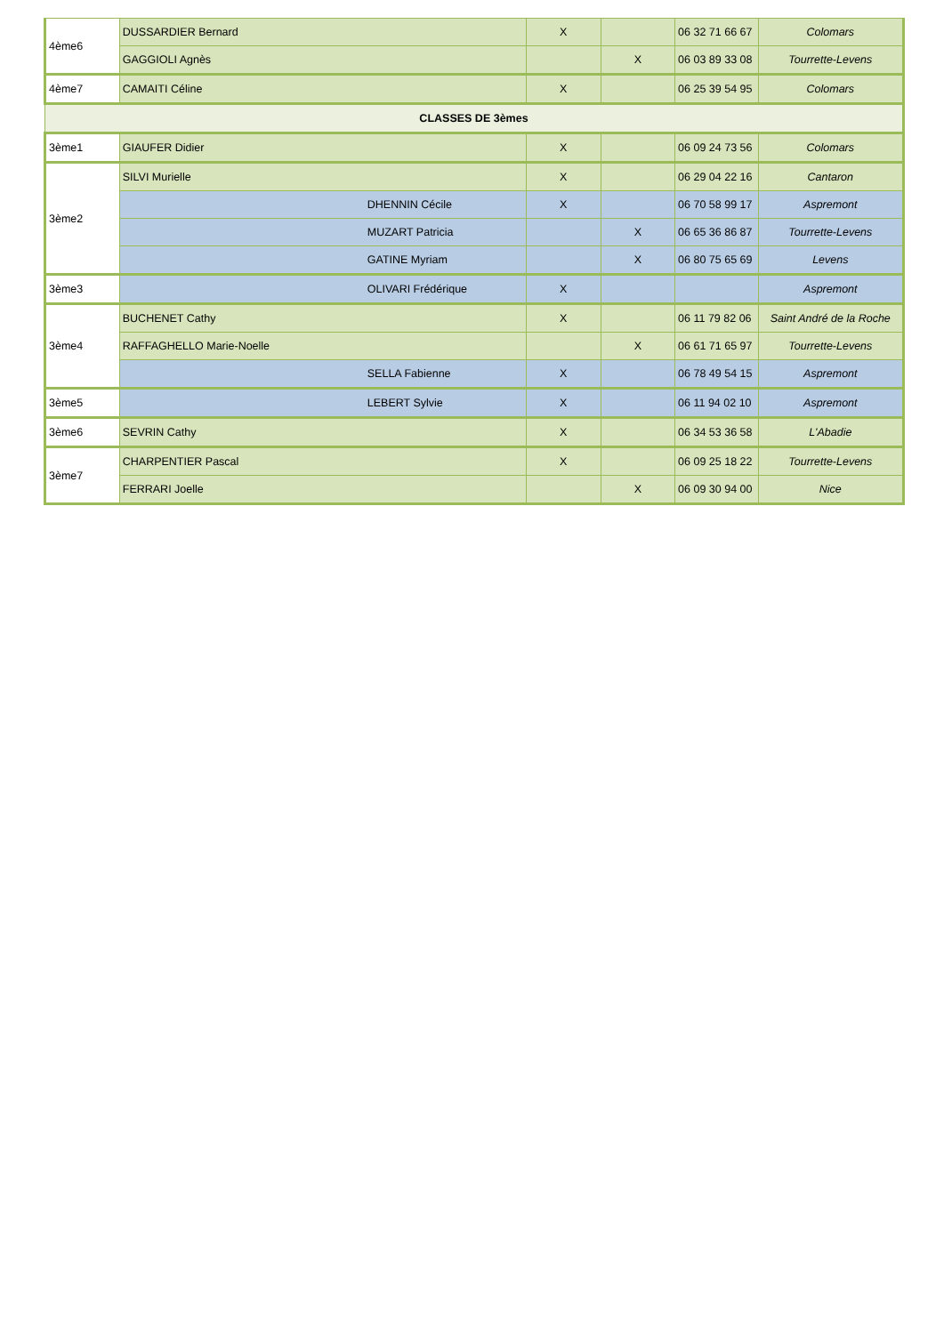| 4ème6 | DUSSARDIER Bernard | X | | 06 32 71 66 67 | Colomars |
| | GAGGIOLI Agnès | | X | 06 03 89 33 08 | Tourrette-Levens |
| 4ème7 | CAMAITI Céline | X | | 06 25 39 54 95 | Colomars |
| CLASSES DE 3èmes | | | | | |
| 3ème1 | GIAUFER Didier | X | | 06 09 24 73 56 | Colomars |
| 3ème2 | SILVI Murielle | X | | 06 29 04 22 16 | Cantaron |
| | DHENNIN Cécile | X | | 06 70 58 99 17 | Aspremont |
| | MUZART Patricia | | X | 06 65 36 86 87 | Tourrette-Levens |
| | GATINE Myriam | | X | 06 80 75 65 69 | Levens |
| 3ème3 | OLIVARI Frédérique | X | | | Aspremont |
| 3ème4 | BUCHENET Cathy | X | | 06 11 79 82 06 | Saint André de la Roche |
| | RAFFAGHELLO Marie-Noelle | | X | 06 61 71 65 97 | Tourrette-Levens |
| | SELLA Fabienne | X | | 06 78 49 54 15 | Aspremont |
| 3ème5 | LEBERT Sylvie | X | | 06 11 94 02 10 | Aspremont |
| 3ème6 | SEVRIN Cathy | X | | 06 34 53 36 58 | L'Abadie |
| 3ème7 | CHARPENTIER Pascal | X | | 06 09 25 18 22 | Tourrette-Levens |
| | FERRARI Joelle | | X | 06 09 30 94 00 | Nice |